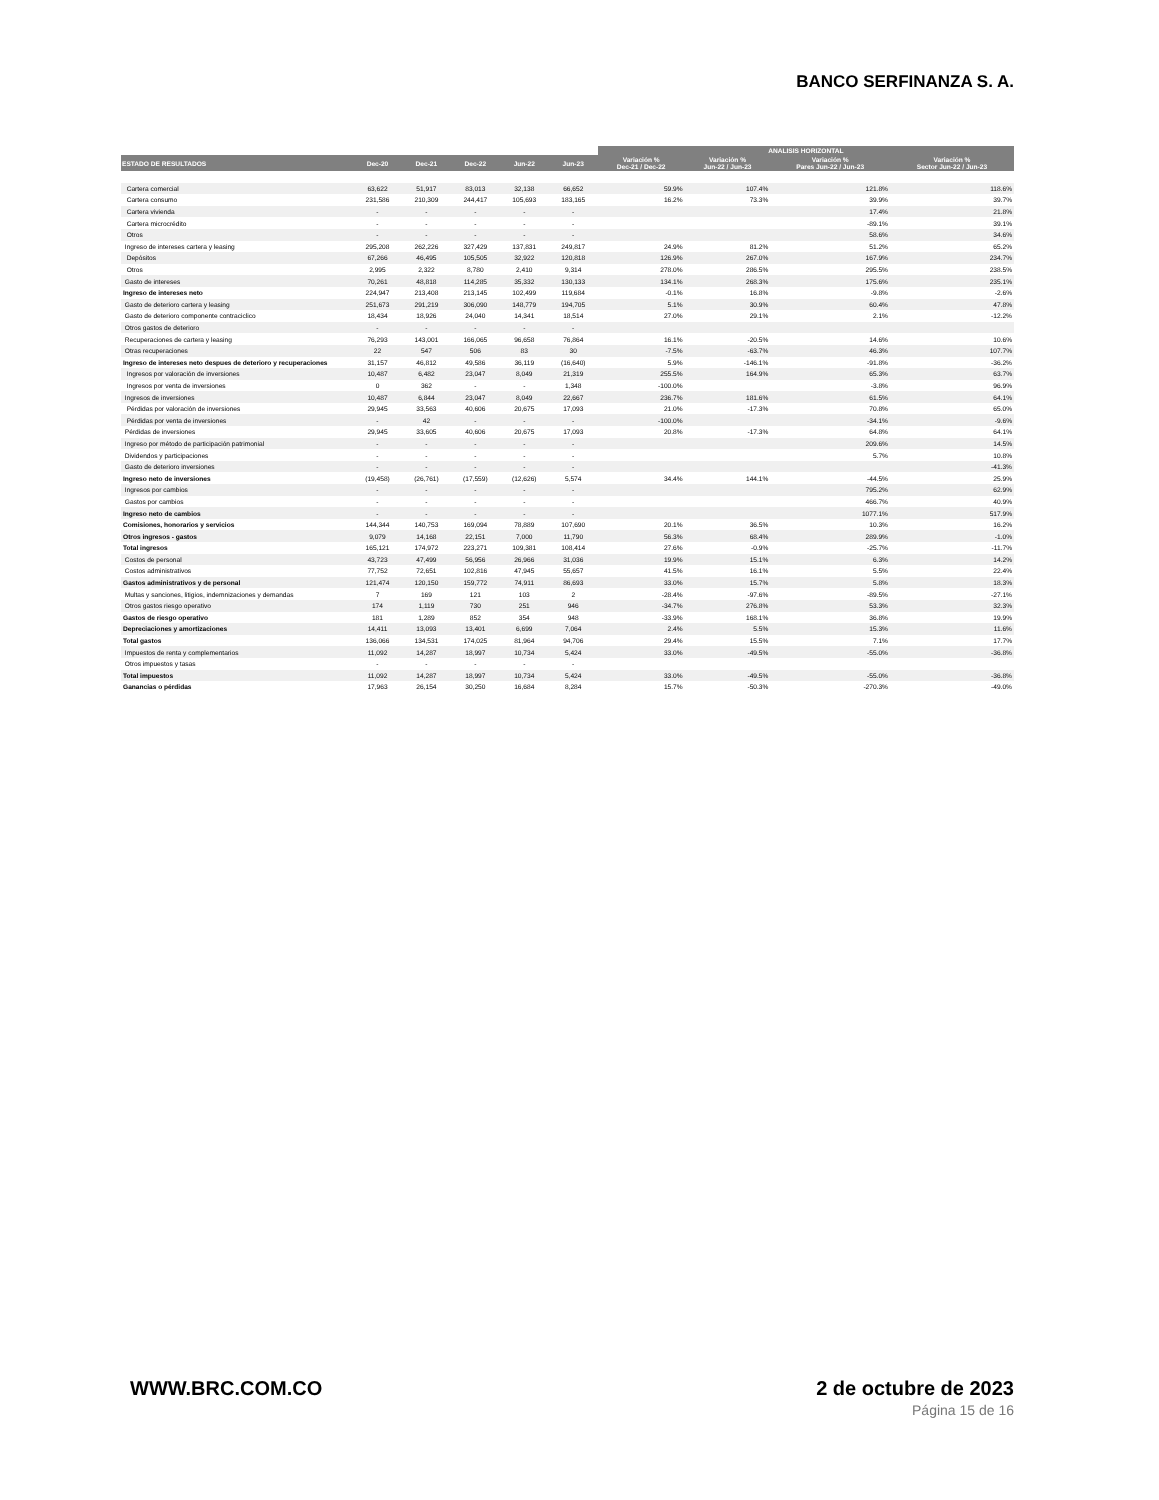BANCO SERFINANZA S. A.
| | | | | | | ANALISIS HORIZONTAL | | | |
| --- | --- | --- | --- | --- | --- | --- | --- | --- | --- |
| ESTADO DE RESULTADOS | Dec-20 | Dec-21 | Dec-22 | Jun-22 | Jun-23 | Variación % Dec-21 / Dec-22 | Variación % Jun-22 / Jun-23 | Variación % Pares Jun-22 / Jun-23 | Variación % Sector Jun-22 / Jun-23 |
| Cartera comercial | 63,622 | 51,917 | 83,013 | 32,138 | 66,652 | 59.9% | 107.4% | 121.8% | 118.6% |
| Cartera consumo | 231,586 | 210,309 | 244,417 | 105,693 | 183,165 | 16.2% | 73.3% | 39.9% | 39.7% |
| Cartera vivienda | - | - | - | - | - | | | 17.4% | 21.8% |
| Cartera microcrédito | - | - | - | - | - | | | -89.1% | 39.1% |
| Otros | - | - | - | - | - | | | 58.6% | 34.6% |
| Ingreso de intereses cartera y leasing | 295,208 | 262,226 | 327,429 | 137,831 | 249,817 | 24.9% | 81.2% | 51.2% | 65.2% |
| Depósitos | 67,266 | 46,495 | 105,505 | 32,922 | 120,818 | 126.9% | 267.0% | 167.9% | 234.7% |
| Otros | 2,995 | 2,322 | 8,780 | 2,410 | 9,314 | 278.0% | 286.5% | 295.5% | 238.5% |
| Gasto de intereses | 70,261 | 48,818 | 114,285 | 35,332 | 130,133 | 134.1% | 268.3% | 175.6% | 235.1% |
| Ingreso de intereses neto | 224,947 | 213,408 | 213,145 | 102,499 | 119,684 | -0.1% | 16.8% | -9.8% | -2.6% |
| Gasto de deterioro cartera y leasing | 251,673 | 291,219 | 306,090 | 148,779 | 194,705 | 5.1% | 30.9% | 60.4% | 47.8% |
| Gasto de deterioro componente contraciclico | 18,434 | 18,926 | 24,040 | 14,341 | 18,514 | 27.0% | 29.1% | 2.1% | -12.2% |
| Otros gastos de deterioro | - | - | - | - | - | | | | |
| Recuperaciones de cartera y leasing | 76,293 | 143,001 | 166,065 | 96,658 | 76,864 | 16.1% | -20.5% | 14.6% | 10.6% |
| Otras recuperaciones | 22 | 547 | 506 | 83 | 30 | -7.5% | -63.7% | 46.3% | 107.7% |
| Ingreso de intereses neto despues de deterioro y recuperaciones | 31,157 | 46,812 | 49,586 | 36,119 | (16,640) | 5.9% | -146.1% | -91.8% | -36.2% |
| Ingresos por valoración de inversiones | 10,487 | 6,482 | 23,047 | 8,049 | 21,319 | 255.5% | 164.9% | 65.3% | 63.7% |
| Ingresos por venta de inversiones | 0 | 362 | - | - | 1,348 | -100.0% | | -3.8% | 96.9% |
| Ingresos de inversiones | 10,487 | 6,844 | 23,047 | 8,049 | 22,667 | 236.7% | 181.6% | 61.5% | 64.1% |
| Pérdidas por valoración de inversiones | 29,945 | 33,563 | 40,606 | 20,675 | 17,093 | 21.0% | -17.3% | 70.8% | 65.0% |
| Pérdidas por venta de inversiones | - | 42 | - | - | - | -100.0% | | -34.1% | -9.6% |
| Pérdidas de inversiones | 29,945 | 33,605 | 40,606 | 20,675 | 17,093 | 20.8% | -17.3% | 64.8% | 64.1% |
| Ingreso por método de participación patrimonial | - | - | - | - | - | | | 209.6% | 14.5% |
| Dividendos y participaciones | - | - | - | - | - | | | 5.7% | 10.8% |
| Gasto de deterioro inversiones | - | - | - | - | - | | | | -41.3% |
| Ingreso neto de inversiones | (19,458) | (26,761) | (17,559) | (12,626) | 5,574 | 34.4% | 144.1% | -44.5% | 25.9% |
| Ingresos por cambios | - | - | - | - | - | | | 795.2% | 62.9% |
| Gastos por cambios | - | - | - | - | - | | | 466.7% | 40.9% |
| Ingreso neto de cambios | - | - | - | - | - | | | 1077.1% | 517.9% |
| Comisiones, honorarios y servicios | 144,344 | 140,753 | 169,094 | 78,889 | 107,690 | 20.1% | 36.5% | 10.3% | 16.2% |
| Otros ingresos - gastos | 9,079 | 14,168 | 22,151 | 7,000 | 11,790 | 56.3% | 68.4% | 289.9% | -1.0% |
| Total ingresos | 165,121 | 174,972 | 223,271 | 109,381 | 108,414 | 27.6% | -0.9% | -25.7% | -11.7% |
| Costos de personal | 43,723 | 47,499 | 56,956 | 26,966 | 31,036 | 19.9% | 15.1% | 6.3% | 14.2% |
| Costos administrativos | 77,752 | 72,651 | 102,816 | 47,945 | 55,657 | 41.5% | 16.1% | 5.5% | 22.4% |
| Gastos administrativos y de personal | 121,474 | 120,150 | 159,772 | 74,911 | 86,693 | 33.0% | 15.7% | 5.8% | 18.3% |
| Multas y sanciones, litigios, indemnizaciones y demandas | 7 | 169 | 121 | 103 | 2 | -28.4% | -97.6% | -89.5% | -27.1% |
| Otros gastos riesgo operativo | 174 | 1,119 | 730 | 251 | 946 | -34.7% | 276.8% | 53.3% | 32.3% |
| Gastos de riesgo operativo | 181 | 1,289 | 852 | 354 | 948 | -33.9% | 168.1% | 36.8% | 19.9% |
| Depreciaciones y amortizaciones | 14,411 | 13,093 | 13,401 | 6,699 | 7,064 | 2.4% | 5.5% | 15.3% | 11.6% |
| Total gastos | 136,066 | 134,531 | 174,025 | 81,964 | 94,706 | 29.4% | 15.5% | 7.1% | 17.7% |
| Impuestos de renta y complementarios | 11,092 | 14,287 | 18,997 | 10,734 | 5,424 | 33.0% | -49.5% | -55.0% | -36.8% |
| Otros impuestos y tasas | - | - | - | - | - | | | | |
| Total impuestos | 11,092 | 14,287 | 18,997 | 10,734 | 5,424 | 33.0% | -49.5% | -55.0% | -36.8% |
| Ganancias o pérdidas | 17,963 | 26,154 | 30,250 | 16,684 | 8,284 | 15.7% | -50.3% | -270.3% | -49.0% |
WWW.BRC.COM.CO 2 de octubre de 2023
Página 15 de 16